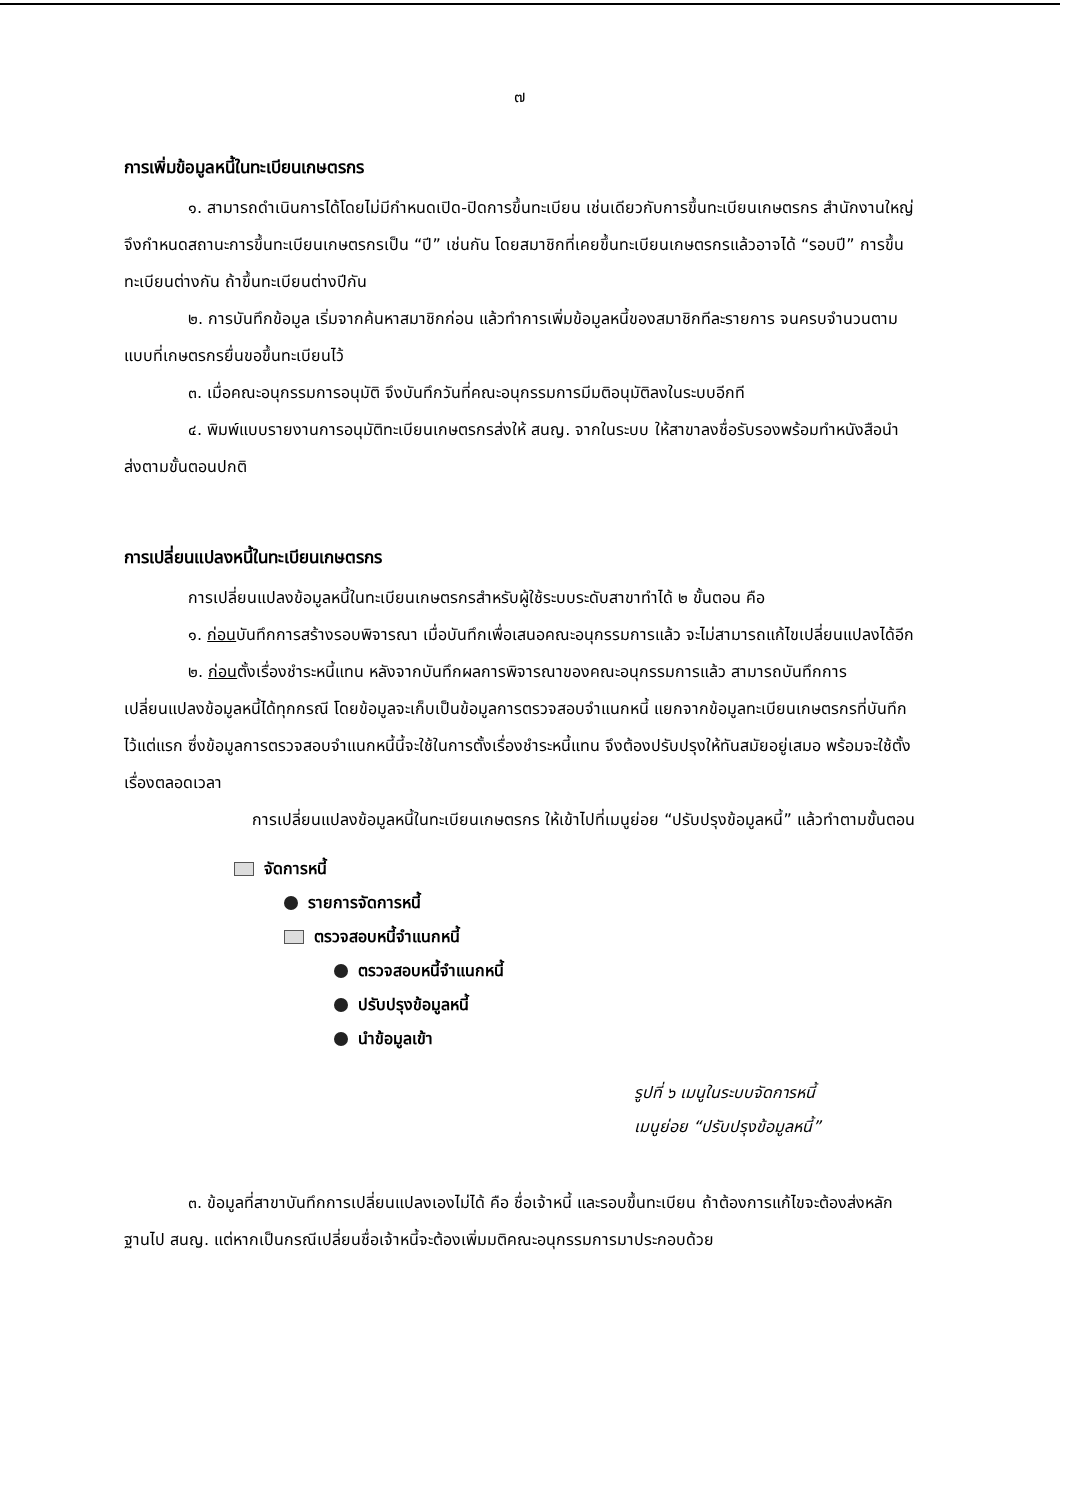๗
การเพิ่มข้อมูลหนี้ในทะเบียนเกษตรกร
๑. สามารถดำเนินการได้โดยไม่มีกำหนดเปิด-ปิดการขึ้นทะเบียน เช่นเดียวกับการขึ้นทะเบียนเกษตรกร สำนักงานใหญ่จึงกำหนดสถานะการขึ้นทะเบียนเกษตรกรเป็น “ปี” เช่นกัน โดยสมาชิกที่เคยขึ้นทะเบียนเกษตรกรแล้วอาจได้ “รอบปี” การขึ้นทะเบียนต่างกัน ถ้าขึ้นทะเบียนต่างปีกัน
๒. การบันทึกข้อมูล เริ่มจากค้นหาสมาชิกก่อน แล้วทำการเพิ่มข้อมูลหนี้ของสมาชิกทีละรายการ จนครบจำนวนตามแบบที่เกษตรกรยื่นขอขึ้นทะเบียนไว้
๓. เมื่อคณะอนุกรรมการอนุมัติ จึงบันทึกวันที่คณะอนุกรรมการมีมติอนุมัติลงในระบบอีกที
๔. พิมพ์แบบรายงานการอนุมัติทะเบียนเกษตรกรส่งให้ สนญ. จากในระบบ ให้สาขาลงชื่อรับรองพร้อมทำหนังสือนำส่งตามขั้นตอนปกติ
การเปลี่ยนแปลงหนี้ในทะเบียนเกษตรกร
การเปลี่ยนแปลงข้อมูลหนี้ในทะเบียนเกษตรกรสำหรับผู้ใช้ระบบระดับสาขาทำได้ ๒ ขั้นตอน คือ
๑. ก่อนบันทึกการสร้างรอบพิจารณา เมื่อบันทึกเพื่อเสนอคณะอนุกรรมการแล้ว จะไม่สามารถแก้ไขเปลี่ยนแปลงได้อีก
๒. ก่อนตั้งเรื่องชำระหนี้แทน หลังจากบันทึกผลการพิจารณาของคณะอนุกรรมการแล้ว สามารถบันทึกการเปลี่ยนแปลงข้อมูลหนี้ได้ทุกกรณี โดยข้อมูลจะเก็บเป็นข้อมูลการตรวจสอบจำแนกหนี้ แยกจากข้อมูลทะเบียนเกษตรกรที่บันทึกไว้แต่แรก ซึ่งข้อมูลการตรวจสอบจำแนกหนี้นี้จะใช้ในการตั้งเรื่องชำระหนี้แทน จึงต้องปรับปรุงให้ทันสมัยอยู่เสมอ พร้อมจะใช้ตั้งเรื่องตลอดเวลา
การเปลี่ยนแปลงข้อมูลหนี้ในทะเบียนเกษตรกร ให้เข้าไปที่เมนูย่อย “ปรับปรุงข้อมูลหนี้” แล้วทำตามขั้นตอน
จัดการหนี้
รายการจัดการหนี้
ตรวจสอบหนี้จำแนกหนี้
ตรวจสอบหนี้จำแนกหนี้
ปรับปรุงข้อมูลหนี้
นำข้อมูลเข้า
รูปที่ ๖ เมนูในระบบจัดการหนี้
เมนูย่อย “ปรับปรุงข้อมูลหนี้”
๓. ข้อมูลที่สาขาบันทึกการเปลี่ยนแปลงเองไม่ได้ คือ ชื่อเจ้าหนี้ และรอบขึ้นทะเบียน ถ้าต้องการแก้ไขจะต้องส่งหลักฐานไป สนญ. แต่หากเป็นกรณีเปลี่ยนชื่อเจ้าหนี้จะต้องเพิ่มมติคณะอนุกรรมการมาประกอบด้วย